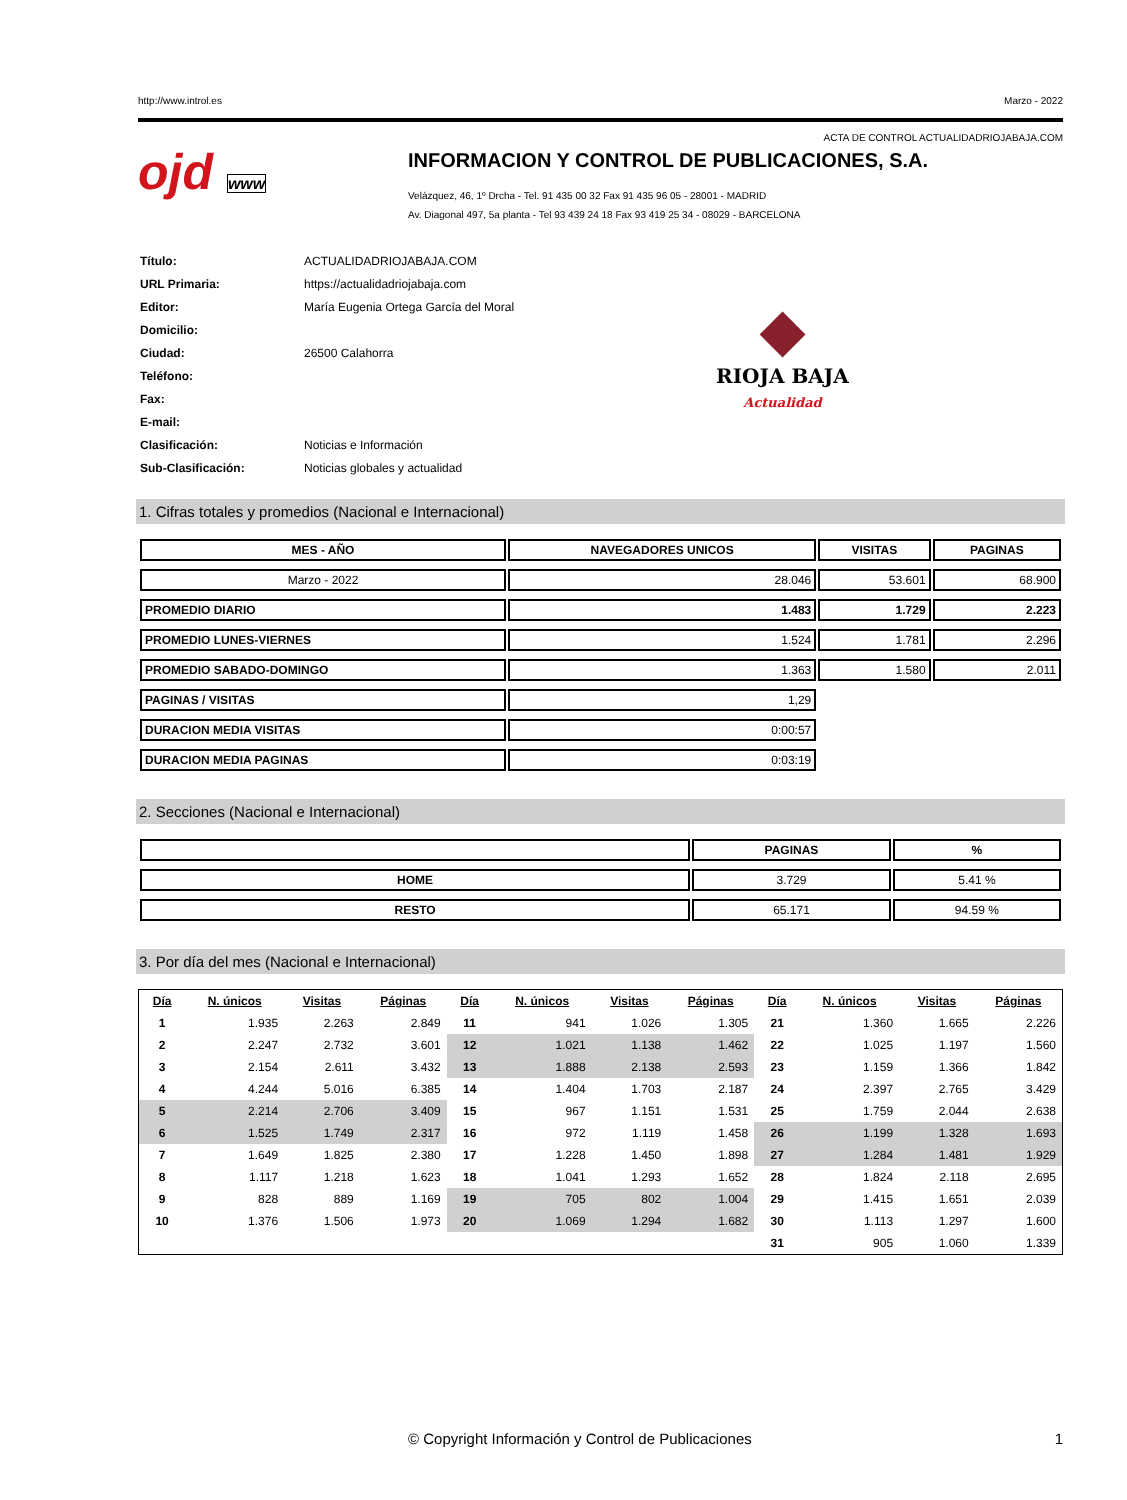http://www.introl.es Marzo - 2022
ACTA DE CONTROL ACTUALIDADRIOJABAJA.COM
ojd www
INFORMACION Y CONTROL DE PUBLICACIONES, S.A.
Velázquez, 46, 1º Drcha - Tel. 91 435 00 32 Fax 91 435 96 05 - 28001 - MADRID
Av. Diagonal 497, 5a planta - Tel 93 439 24 18 Fax 93 419 25 34 - 08029 - BARCELONA
| Título: | ACTUALIDADRIOJABAJA.COM |
| URL Primaria: | https://actualidadriojabaja.com |
| Editor: | María Eugenia Ortega García del Moral |
| Domicilio: | |
| Ciudad: | 26500 Calahorra |
| Teléfono: | |
| Fax: | |
| E-mail: | |
| Clasificación: | Noticias e Información |
| Sub-Clasificación: | Noticias globales y actualidad |
◆
RIOJA BAJA
Actualidad
1. Cifras totales y promedios (Nacional e Internacional)
| MES - AÑO | NAVEGADORES UNICOS | VISITAS | PAGINAS |
| --- | --- | --- | --- |
| Marzo - 2022 | 28.046 | 53.601 | 68.900 |
| PROMEDIO DIARIO | 1.483 | 1.729 | 2.223 |
| PROMEDIO LUNES-VIERNES | 1.524 | 1.781 | 2.296 |
| PROMEDIO SABADO-DOMINGO | 1.363 | 1.580 | 2.011 |
| PAGINAS / VISITAS | 1,29 | | |
| DURACION MEDIA VISITAS | 0:00:57 | | |
| DURACION MEDIA PAGINAS | 0:03:19 | | |
2. Secciones (Nacional e Internacional)
| | PAGINAS | % |
| --- | --- | --- |
| HOME | 3.729 | 5.41 % |
| RESTO | 65.171 | 94.59 % |
3. Por día del mes (Nacional e Internacional)
| Día | N. únicos | Visitas | Páginas | Día | N. únicos | Visitas | Páginas | Día | N. únicos | Visitas | Páginas |
| --- | --- | --- | --- | --- | --- | --- | --- | --- | --- | --- | --- |
| 1 | 1.935 | 2.263 | 2.849 | 11 | 941 | 1.026 | 1.305 | 21 | 1.360 | 1.665 | 2.226 |
| 2 | 2.247 | 2.732 | 3.601 | 12 | 1.021 | 1.138 | 1.462 | 22 | 1.025 | 1.197 | 1.560 |
| 3 | 2.154 | 2.611 | 3.432 | 13 | 1.888 | 2.138 | 2.593 | 23 | 1.159 | 1.366 | 1.842 |
| 4 | 4.244 | 5.016 | 6.385 | 14 | 1.404 | 1.703 | 2.187 | 24 | 2.397 | 2.765 | 3.429 |
| 5 | 2.214 | 2.706 | 3.409 | 15 | 967 | 1.151 | 1.531 | 25 | 1.759 | 2.044 | 2.638 |
| 6 | 1.525 | 1.749 | 2.317 | 16 | 972 | 1.119 | 1.458 | 26 | 1.199 | 1.328 | 1.693 |
| 7 | 1.649 | 1.825 | 2.380 | 17 | 1.228 | 1.450 | 1.898 | 27 | 1.284 | 1.481 | 1.929 |
| 8 | 1.117 | 1.218 | 1.623 | 18 | 1.041 | 1.293 | 1.652 | 28 | 1.824 | 2.118 | 2.695 |
| 9 | 828 | 889 | 1.169 | 19 | 705 | 802 | 1.004 | 29 | 1.415 | 1.651 | 2.039 |
| 10 | 1.376 | 1.506 | 1.973 | 20 | 1.069 | 1.294 | 1.682 | 30 | 1.113 | 1.297 | 1.600 |
| | | | | | | | | 31 | 905 | 1.060 | 1.339 |
© Copyright Información y Control de Publicaciones 1